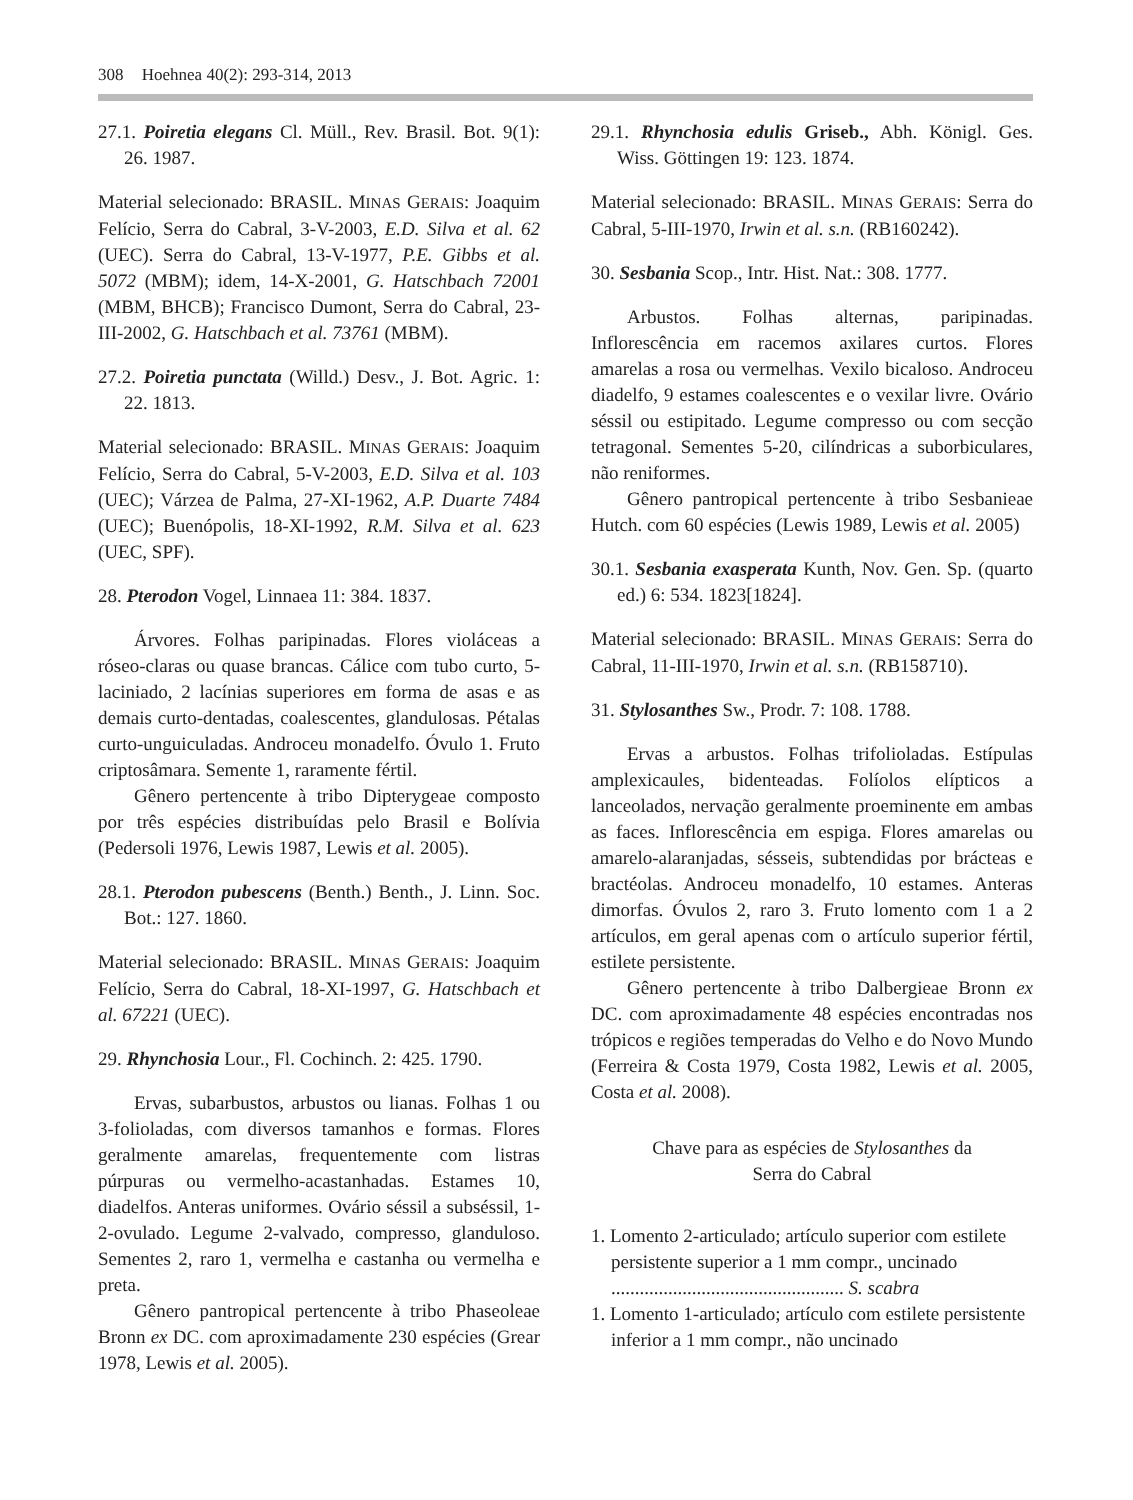308 Hoehnea 40(2): 293-314, 2013
27.1. Poiretia elegans Cl. Müll., Rev. Brasil. Bot. 9(1): 26. 1987.
Material selecionado: BRASIL. MINAS GERAIS: Joaquim Felício, Serra do Cabral, 3-V-2003, E.D. Silva et al. 62 (UEC). Serra do Cabral, 13-V-1977, P.E. Gibbs et al. 5072 (MBM); idem, 14-X-2001, G. Hatschbach 72001 (MBM, BHCB); Francisco Dumont, Serra do Cabral, 23-III-2002, G. Hatschbach et al. 73761 (MBM).
27.2. Poiretia punctata (Willd.) Desv., J. Bot. Agric. 1: 22. 1813.
Material selecionado: BRASIL. MINAS GERAIS: Joaquim Felício, Serra do Cabral, 5-V-2003, E.D. Silva et al. 103 (UEC); Várzea de Palma, 27-XI-1962, A.P. Duarte 7484 (UEC); Buenópolis, 18-XI-1992, R.M. Silva et al. 623 (UEC, SPF).
28. Pterodon Vogel, Linnaea 11: 384. 1837.
Árvores. Folhas paripinadas. Flores violáceas a róseo-claras ou quase brancas. Cálice com tubo curto, 5-laciniado, 2 lacínias superiores em forma de asas e as demais curto-dentadas, coalescentes, glandulosas. Pétalas curto-unguiculadas. Androceu monadelfo. Óvulo 1. Fruto criptosâmara. Semente 1, raramente fértil.
Gênero pertencente à tribo Dipterygeae composto por três espécies distribuídas pelo Brasil e Bolívia (Pedersoli 1976, Lewis 1987, Lewis et al. 2005).
28.1. Pterodon pubescens (Benth.) Benth., J. Linn. Soc. Bot.: 127. 1860.
Material selecionado: BRASIL. MINAS GERAIS: Joaquim Felício, Serra do Cabral, 18-XI-1997, G. Hatschbach et al. 67221 (UEC).
29. Rhynchosia Lour., Fl. Cochinch. 2: 425. 1790.
Ervas, subarbustos, arbustos ou lianas. Folhas 1 ou 3-folioladas, com diversos tamanhos e formas. Flores geralmente amarelas, frequentemente com listras púrpuras ou vermelho-acastanhadas. Estames 10, diadelfos. Anteras uniformes. Ovário séssil a subséssil, 1-2-ovulado. Legume 2-valvado, compresso, glanduloso. Sementes 2, raro 1, vermelha e castanha ou vermelha e preta.
Gênero pantropical pertencente à tribo Phaseoleae Bronn ex DC. com aproximadamente 230 espécies (Grear 1978, Lewis et al. 2005).
29.1. Rhynchosia edulis Griseb., Abh. Königl. Ges. Wiss. Göttingen 19: 123. 1874.
Material selecionado: BRASIL. MINAS GERAIS: Serra do Cabral, 5-III-1970, Irwin et al. s.n. (RB160242).
30. Sesbania Scop., Intr. Hist. Nat.: 308. 1777.
Arbustos. Folhas alternas, paripinadas. Inflorescência em racemos axilares curtos. Flores amarelas a rosa ou vermelhas. Vexilo bicaloso. Androceu diadelfo, 9 estames coalescentes e o vexilar livre. Ovário séssil ou estipitado. Legume compresso ou com secção tetragonal. Sementes 5-20, cilíndricas a suborbiculares, não reniformes.
Gênero pantropical pertencente à tribo Sesbanieae Hutch. com 60 espécies (Lewis 1989, Lewis et al. 2005)
30.1. Sesbania exasperata Kunth, Nov. Gen. Sp. (quarto ed.) 6: 534. 1823[1824].
Material selecionado: BRASIL. MINAS GERAIS: Serra do Cabral, 11-III-1970, Irwin et al. s.n. (RB158710).
31. Stylosanthes Sw., Prodr. 7: 108. 1788.
Ervas a arbustos. Folhas trifolioladas. Estípulas amplexicaules, bidenteadas. Folíolos elípticos a lanceolados, nervação geralmente proeminente em ambas as faces. Inflorescência em espiga. Flores amarelas ou amarelo-alaranjadas, sésseis, subtendidas por brácteas e bractéolas. Androceu monadelfo, 10 estames. Anteras dimorfas. Óvulos 2, raro 3. Fruto lomento com 1 a 2 artículos, em geral apenas com o artículo superior fértil, estilete persistente.
Gênero pertencente à tribo Dalbergieae Bronn ex DC. com aproximadamente 48 espécies encontradas nos trópicos e regiões temperadas do Velho e do Novo Mundo (Ferreira & Costa 1979, Costa 1982, Lewis et al. 2005, Costa et al. 2008).
Chave para as espécies de Stylosanthes da
Serra do Cabral
1. Lomento 2-articulado; artículo superior com estilete persistente superior a 1 mm compr., uncinado ................................................. S. scabra
1. Lomento 1-articulado; artículo com estilete persistente inferior a 1 mm compr., não uncinado